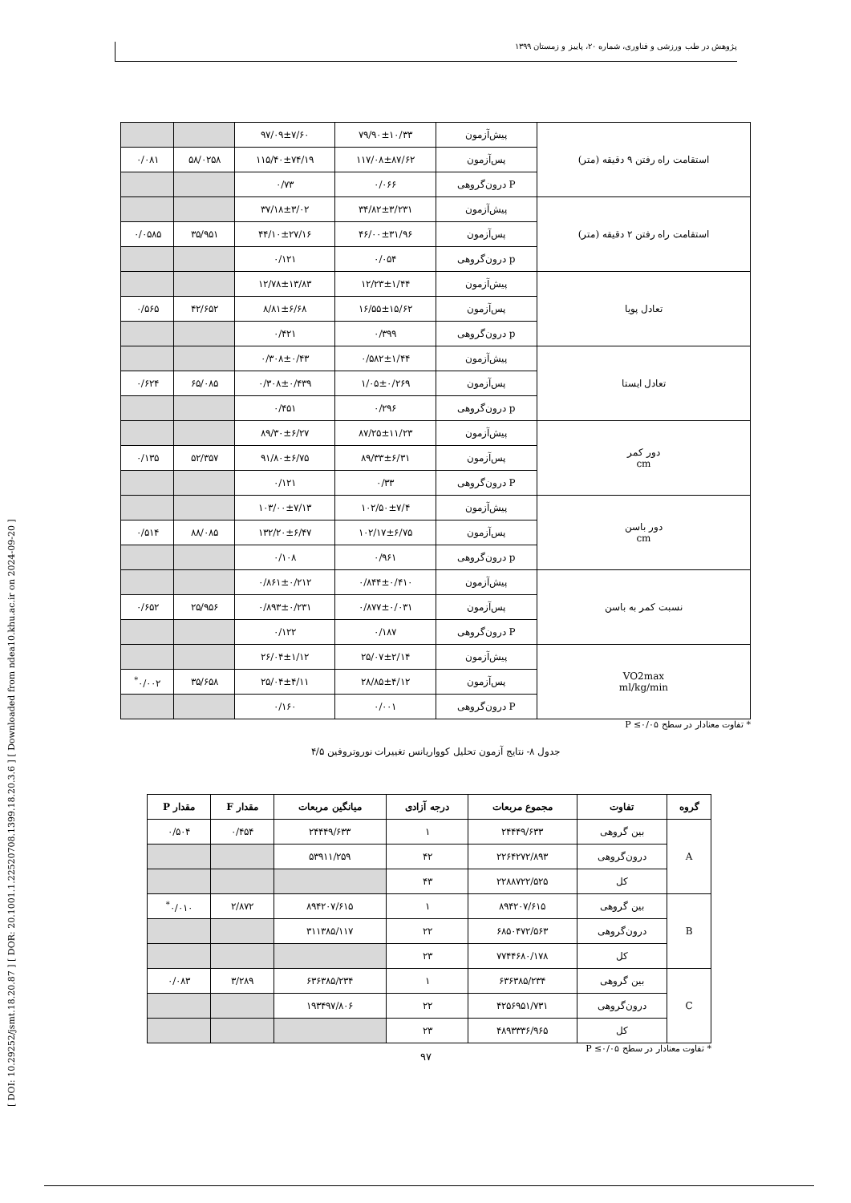پژوهش در طب ورزشی و فناوری، شماره ۲۰، پاییز و زمستان ۱۳۹۹
[ DOI: 10.29252/jsmt.18.20.87 ] [ DOR: 20.1001.1.22520708.1399.18.20.3.6 ] [ Downloaded from ndea10.khu.ac.ir on 2024-09-20 ]
| استقامت راه رفتن ۹ دقیقه (متر) | پیش‌آزمون | ۷۹/۹۰±۱۰/۳۳ | ۹۷/۰۹±۷/۶۰ | | |
| | پس‌آزمون | ۱۱۷/۰۸±۸۷/۶۲ | ۱۱۵/۴۰±۷۴/۱۹ | ۵۸/۰۲۵۸ | ۰/۰۸۱ |
| | P درون‌گروهی | ۰/۰۶۶ | ۰/۷۳ | | |
| استقامت راه رفتن ۲ دقیقه (متر) | پیش‌آزمون | ۳۴/۸۲±۳/۲۳۱ | ۳۷/۱۸±۳/۰۲ | | |
| | پس‌آزمون | ۴۶/۰۰±۳۱/۹۶ | ۴۴/۱۰±۲۷/۱۶ | ۳۵/۹۵۱ | ۰/۰۵۸۵ |
| | p درون‌گروهی | ۰/۰۵۴ | ۰/۱۲۱ | | |
| تعادل پویا | پیش‌آزمون | ۱۲/۲۳±۱/۴۴ | ۱۲/۷۸±۱۳/۸۳ | | |
| | پس‌آزمون | ۱۶/۵۵±۱۵/۶۲ | ۸/۸۱±۶/۶۸ | ۴۲/۶۵۲ | ۰/۵۶۵ |
| | p درون‌گروهی | ۰/۳۹۹ | ۰/۴۲۱ | | |
| تعادل ایستا | پیش‌آزمون | ۰/۵۸۲±۱/۴۴ | ۰/۳۰۸±۰/۴۳ | | |
| | پس‌آزمون | ۱/۰۵±۰/۲۶۹ | ۰/۳۰۸±۰/۴۳۹ | ۶۵/۰۸۵ | ۰/۶۲۴ |
| | p درون‌گروهی | ۰/۲۹۶ | ۰/۴۵۱ | | |
| دور کمر cm | پیش‌آزمون | ۸۷/۲۵±۱۱/۲۳ | ۸۹/۳۰±۶/۲۷ | | |
| | پس‌آزمون | ۸۹/۳۳±۶/۳۱ | ۹۱/۸۰±۶/۷۵ | ۵۲/۳۵۷ | ۰/۱۳۵ |
| | P درون‌گروهی | ۰/۳۳ | ۰/۱۲۱ | | |
| دور باسن cm | پیش‌آزمون | ۱۰۲/۵۰±۷/۴ | ۱۰۳/۰۰±۷/۱۳ | | |
| | پس‌آزمون | ۱۰۲/۱۷±۶/۷۵ | ۱۳۲/۲۰±۶/۴۷ | ۸۸/۰۸۵ | ۰/۵۱۴ |
| | p درون‌گروهی | ۰/۹۶۱ | ۰/۱۰۸ | | |
| نسبت کمر به باسن | پیش‌آزمون | ۰/۸۴۴±۰/۴۱۰ | ۰/۸۶۱±۰/۲۱۲ | | |
| | پس‌آزمون | ۰/۸۷۷±۰/۰۳۱ | ۰/۸۹۳±۰/۲۳۱ | ۲۵/۹۵۶ | ۰/۶۵۲ |
| | P درون‌گروهی | ۰/۱۸۷ | ۰/۱۲۲ | | |
| VO2max ml/kg/min | پیش‌آزمون | ۲۵/۰۷±۲/۱۴ | ۲۶/۰۴±۱/۱۲ | | |
| | پس‌آزمون | ۲۸/۸۵±۴/۱۲ | ۲۵/۰۴±۴/۱۱ | ۳۵/۶۵۸ | ۰/۰۰۲<sup>*</sup> |
| | P درون‌گروهی | ۰/۰۰۱ | ۰/۱۶۰ | | |
* تفاوت معنادار در سطح ۰/۰۵≥ P
جدول ۸- نتایج آزمون تحلیل کوواریانس تغییرات نوروتروفین ۴/۵
| گروه | تفاوت | مجموع مربعات | درجه آزادی | میانگین مربعات | مقدار F | مقدار P |
| --- | --- | --- | --- | --- | --- | --- |
| A | بین گروهی | ۲۴۴۴۹/۶۳۳ | ۱ | ۲۴۴۴۹/۶۳۳ | ۰/۴۵۴ | ۰/۵۰۴ |
| | درون‌گروهی | ۲۲۶۴۲۷۲/۸۹۳ | ۴۲ | ۵۳۹۱۱/۲۵۹ | | |
| | کل | ۲۲۸۸۷۲۲/۵۲۵ | ۴۳ | | | |
| B | بین گروهی | ۸۹۴۲۰۷/۶۱۵ | ۱ | ۸۹۴۲۰۷/۶۱۵ | ۲/۸۷۲ | ۰/۰۱۰<sup>*</sup> |
| | درون‌گروهی | ۶۸۵۰۴۷۲/۵۶۳ | ۲۲ | ۳۱۱۳۸۵/۱۱۷ | | |
| | کل | ۷۷۴۴۶۸۰/۱۷۸ | ۲۳ | | | |
| C | بین گروهی | ۶۳۶۳۸۵/۲۳۴ | ۱ | ۶۳۶۳۸۵/۲۳۴ | ۳/۲۸۹ | ۰/۰۸۳ |
| | درون‌گروهی | ۴۲۵۶۹۵۱/۷۳۱ | ۲۲ | ۱۹۳۴۹۷/۸۰۶ | | |
| | کل | ۴۸۹۳۳۳۶/۹۶۵ | ۲۳ | | | |
* تفاوت معنادار در سطح ۰/۰۵≥ P
۹۷